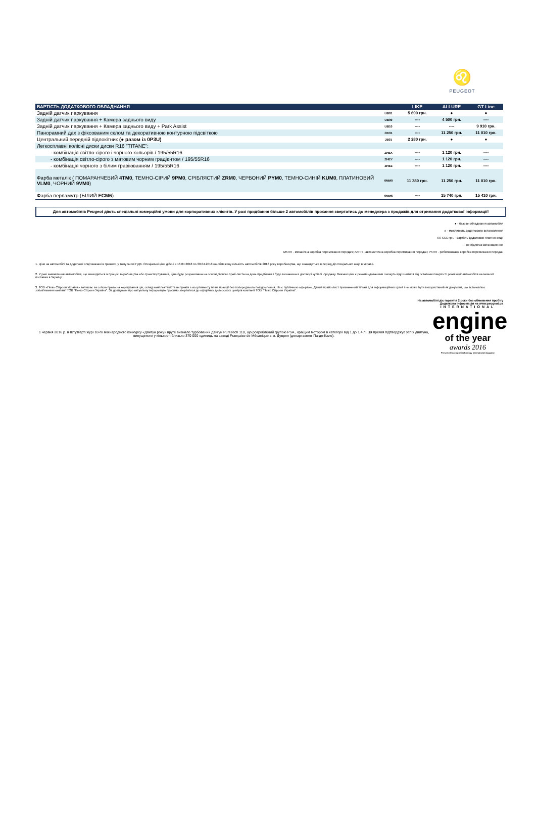♌
PEUGEOT
| ВАРТІСТЬ ДОДАТКОВОГО ОБЛАДНАННЯ | | LIKE | ALLURE | GT Line |
| --- | --- | --- | --- | --- |
| Задній датчик паркування | UB01 | 5 690 грн. | ● | ● |
| Задній датчик паркування + Камера заднього виду | UB09 | ---- | 4 500 грн. | ---- |
| Задній датчик паркування + Камера заднього виду + Park Assist | UB10 | ---- | ---- | 9 910 грн. |
| Панорамний дах з фіксованим склом та декоративною контурною підсвіткою | OK01 | ---- | 11 250 грн. | 11 010 грн. |
| Центральний передній підлокітник (● разом із 0P3U) | JB01 | 2 280 грн. | ● | ● |
| Легкосплавні колісні диски диски R16 "TITANE": | | | | |
| - комбінація світло-сірого і чорного кольорів / 195/55R16 | ZHEX | ---- | 1 120 грн. | ---- |
| - комбінація світло-сірого з матовим чорним градієнтом / 195/55R16 | ZHEY | ---- | 1 120 грн. | ---- |
| - комбінація чорного з білим гравіюванням / 195/55R16 | ZHEZ | ---- | 1 120 грн. | ---- |
| Фарба металік ( ПОМАРАНЧЕВИЙ 4TM0 , ТЕМНО-СІРИЙ 9PM0 , СРІБЛЯСТИЙ ZRM0 , ЧЕРВОНИЙ PYM0 , ТЕМНО-СИНІЙ KUM0 , ПЛАТИНОВИЙ VLM0 , ЧОРНИЙ 9VM0 ) | 0MM0 | 11 380 грн. | 11 250 грн. | 11 010 грн. |
| Фарба перламутр (БІЛИЙ FCM6 ) | 0MM6 | ---- | 15 740 грн. | 15 410 грн. |
Для автомобілів Peugeot діють спеціальні комерційні умови для корпоративних клієнтів. У разі придбання більше 2 автомобілів прохання звертатись до менеджера з продажів для отримання додаткової інформації!
● - базове обладнання автомобіля
о - можливість додаткового встановлення
ХХ ХХХ грн. - вартість додаткової платної опції
--- не підлягає встановленню
МКПП - механічна коробка перемикання передач; АКПП - автоматична коробка перемикання передач; РКПП - роботизована коробка перемикання передач
1. Ціни на автомобілі та додаткові опції вказані в гривнях, у тому числі ПДВ. Спеціальні ціни дійсні з 16.04.2018 по 30.04.2018 на обмежену кількість автомобілів 2018 року виробництва, що знаходяться в період дії спеціальної акції в Україні.
2. У разі замовлення автомобіля, що знаходиться в процесі виробництва або транспортування, ціна буде розрахована на основі діючого прай-листа на день придбання і буде визначена в договорі купівлі -продажу. Вказані ціни є рекомендованими і можуть відрізнятися від остаточної вартості реалізації автомобіля на момент поставки в Україну.
3. ТОВ «Пежо Сітроен Україна» залишає за собою право на корегування цін, склад комплектації та вилучати з асортименту певні позиції без попереднього повідомлення. Не є публічною офертою. Даний прайс-лист призначений тільки для інформаційних цілей і не може бути використаний як документ, що встановлює зобов'язання компанії ТОВ "Пежо Сітроен Україна". За довідками про актуальну інформацію просимо звертатися до офіційних дилерських центрів компанії ТОВ "Пежо Сітроен Україна".
На автомобілі діє гарантія 2 роки без обмеження пробігу
Додаткова інформація на www.peugeot.ua
1 червня 2016 р. в Штутгарті журі 18-го міжнародного конкурсу «Двигун року» вруге визнало турбований двигун PureTech 110, що розроблений групою PSA , кращим мотором в категорії від 1 до 1,4 л. Ця премія підтверджує успіх двигуна, випущеного у кількості близько 370 000 одиниць на заводі Française de Mécanique в м. Дуврен (департамент Па-де-Кале).
INTERNATIONAL
engine
of the year
awards 2016
Presented by engine technology international magazine